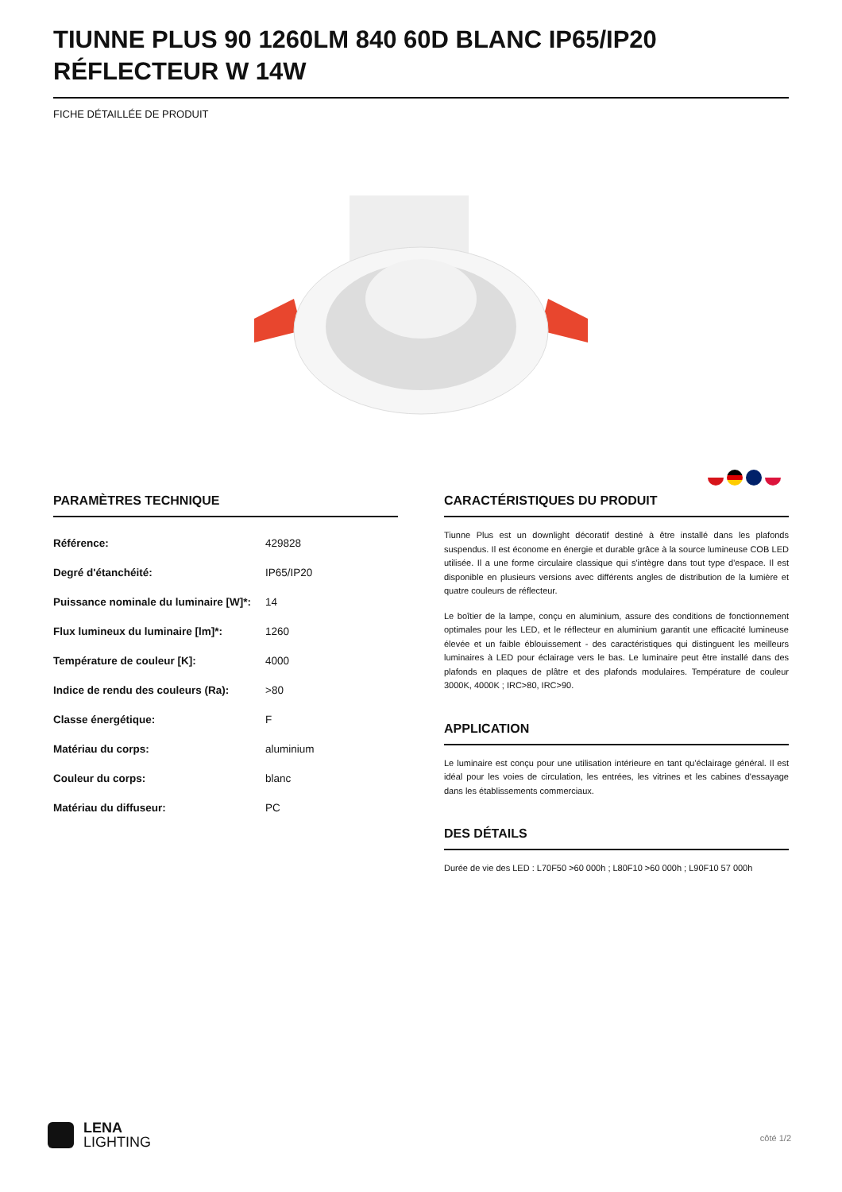TIUNNE PLUS 90 1260LM 840 60D BLANC IP65/IP20 RÉFLECTEUR W 14W
FICHE DÉTAILLÉE DE PRODUIT
PARAMÈTRES TECHNIQUE
| Référence: | 429828 |
| Degré d'étanchéité: | IP65/IP20 |
| Puissance nominale du luminaire [W]*: | 14 |
| Flux lumineux du luminaire [lm]*: | 1260 |
| Température de couleur [K]: | 4000 |
| Indice de rendu des couleurs (Ra): | >80 |
| Classe énergétique: | F |
| Matériau du corps: | aluminium |
| Couleur du corps: | blanc |
| Matériau du diffuseur: | PC |
CARACTÉRISTIQUES DU PRODUIT
Tiunne Plus est un downlight décoratif destiné à être installé dans les plafonds suspendus. Il est économe en énergie et durable grâce à la source lumineuse COB LED utilisée. Il a une forme circulaire classique qui s'intègre dans tout type d'espace. Il est disponible en plusieurs versions avec différents angles de distribution de la lumière et quatre couleurs de réflecteur.
Le boîtier de la lampe, conçu en aluminium, assure des conditions de fonctionnement optimales pour les LED, et le réflecteur en aluminium garantit une efficacité lumineuse élevée et un faible éblouissement - des caractéristiques qui distinguent les meilleurs luminaires à LED pour éclairage vers le bas. Le luminaire peut être installé dans des plafonds en plaques de plâtre et des plafonds modulaires. Température de couleur 3000K, 4000K ; IRC>80, IRC>90.
APPLICATION
Le luminaire est conçu pour une utilisation intérieure en tant qu'éclairage général. Il est idéal pour les voies de circulation, les entrées, les vitrines et les cabines d'essayage dans les établissements commerciaux.
DES DÉTAILS
Durée de vie des LED : L70F50 >60 000h ; L80F10 >60 000h ; L90F10 57 000h
LENA
LIGHTING
côté 1/2